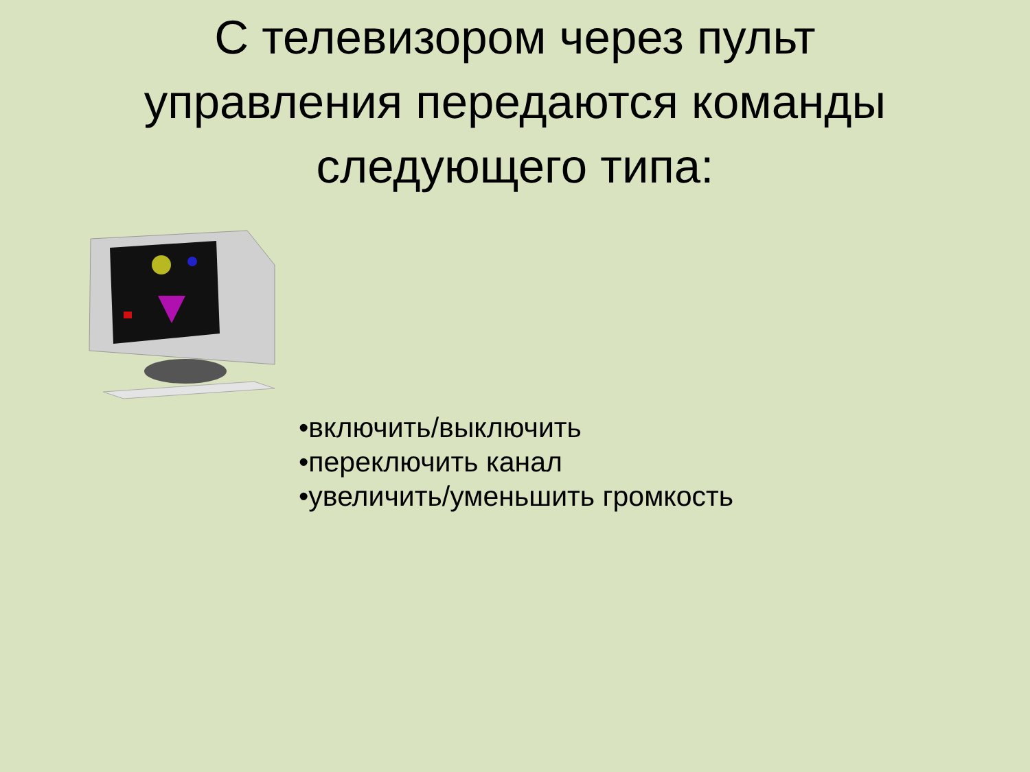С телевизором через пульт
управления передаются команды
следующего типа:
•включить/выключить
•переключить канал
•увеличить/уменьшить громкость